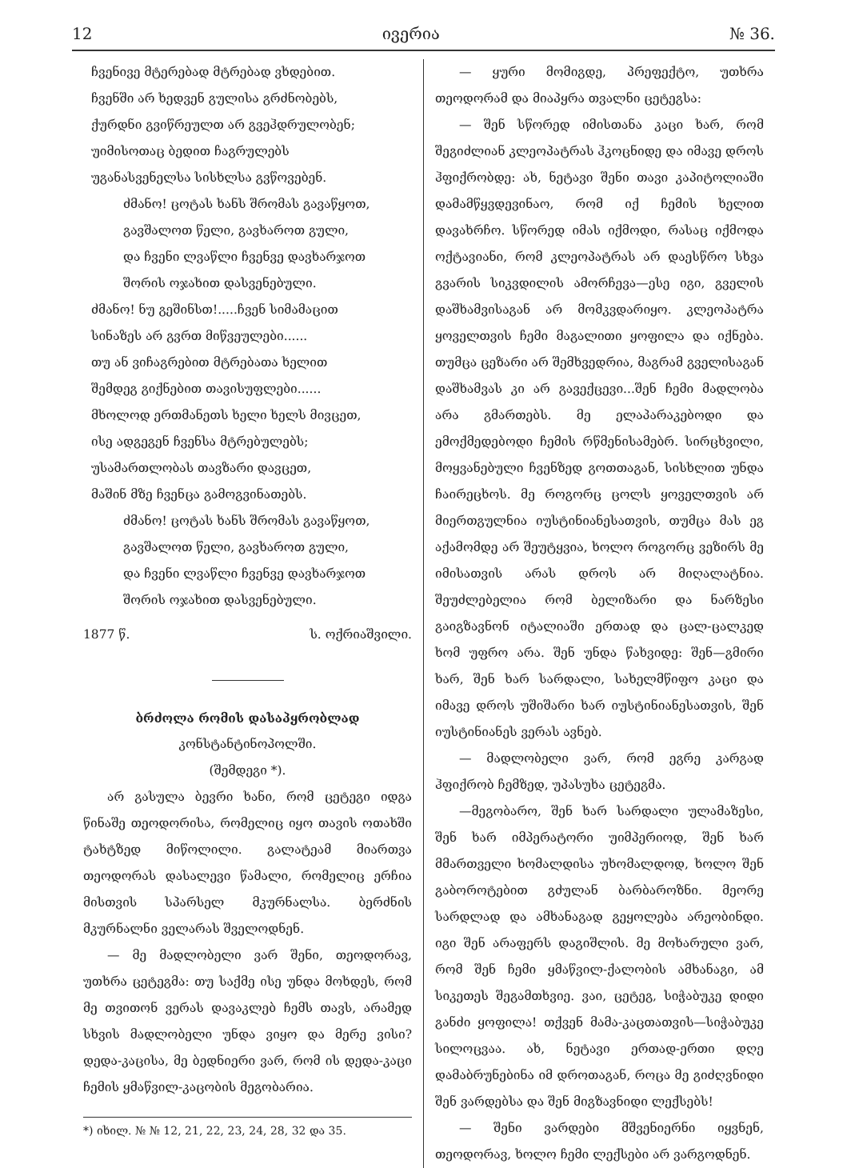12 ივერია № 36.
ჩვენივე მტერებად მტრებად ვხდებით.
ჩვენში არ ხედვენ გულისა გრძნობებს,
ქურდნი გვიწრეულთ არ გვეჰდრულობენ;
უიმისოთაც ბედით ჩაგრულებს
უგანასვენელსა სისხლსა გვწოვებენ.
ძმანო! ცოტას ხანს შრომას გავაწყოთ,
გავშალოთ წელი, გავხაროთ გული,
და ჩვენი ლვაწლი ჩვენვე დავხარჯოთ
შორის ოჯახით დასვენებული.
ძმანო! ნუ გეშინსთ!.....ჩვენ სიმამაცით
სინაზეს არ გვრთ მიწვეულები......
თუ ან ვიჩაგრებით მტრებათა ხელით
შემდეგ გიქნებით თავისუფლები......
მხოლოდ ერთმანეთს ხელი ხელს მივცეთ,
ისე ადგეგენ ჩვენსა მტრებულებს;
უსამართლობას თავზარი დავცეთ,
მაშინ მზე ჩვენცა გამოგვინათებს.
ძმანო! ცოტას ხანს შრომას გავაწყოთ,
გავშალოთ წელი, გავხაროთ გული,
და ჩვენი ლვაწლი ჩვენვე დავხარჯოთ
შორის ოჯახით დასვენებული.
1877 წ. ს. ოქრიაშვილი.
ბრძოლა რომის დასაპყრობლად
კონსტანტინოპოლში.
(შემდეგი *).
არ გასულა ბევრი ხანი, რომ ცეტეგი იდგა წინაშე თეოდორისა, რომელიც იყო თავის ოთახში ტახტზედ მიწოლილი. გალატეამ მიართვა თეოდორას დასალევი წამალი, რომელიც ერჩია მისთვის სპარსელ მკურნალსა. ბერძნის მკურნალნი ველარას შველოდნენ.
— მე მადლობელი ვარ შენი, თეოდორავ, უთხრა ცეტეგმა: თუ საქმე ისე უნდა მოხდეს, რომ მე თვითონ ვერას დავაკლებ ჩემს თავს, არამედ სხვის მადლობელი უნდა ვიყო და მერე ვისი? დედა-კაცისა, მე ბედნიერი ვარ, რომ ის დედა-კაცი ჩემის ყმაწვილ-კაცობის მეგობარია.
*) იხილ. № № 12, 21, 22, 23, 24, 28, 32 და 35.
— ყური მომიგდე, პრეფექტო, უთხრა თეოდორამ და მიაპყრა თვალნი ცეტეგსა:
— შენ სწორედ იმისთანა კაცი ხარ, რომ შეგიძლიან კლეოპატრას ჰკოცნიდე და იმავე დროს ჰფიქრობდე: ახ, ნეტავი შენი თავი კაპიტოლიაში დამამწყვდევინაო, რომ იქ ჩემის ხელით დავახრჩო. სწორედ იმას იქმოდი, რასაც იქმოდა ოქტავიანი, რომ კლეოპატრას არ დაესწრო სხვა გვარის სიკვდილის ამორჩევა—ესე იგი, გველის დაშხამვისაგან არ მომკვდარიყო. კლეოპატრა ყოველთვის ჩემი მაგალითი ყოფილა და იქნება. თუმცა ცეზარი არ შემხვედრია, მაგრამ გველისაგან დაშხამვას კი არ გავექცევი...შენ ჩემი მადლობა არა გმართებს. მე ელაპარაკებოდი და ემოქმედებოდი ჩემის რწმენისამებრ. სირცხვილი, მოყვანებული ჩვენზედ გოთთაგან, სისხლით უნდა ჩაირეცხოს. მე როგორც ცოლს ყოველთვის არ მიერთგულნია იუსტინიანესათვის, თუმცა მას ეგ აქამომდე არ შეუტყვია, ხოლო როგორც ვეზირს მე იმისათვის არას დროს არ მიღალატნია. შეუძლებელია რომ ბელიზარი და ნარზესი გაიგზავნონ იტალიაში ერთად და ცალ-ცალკედ ხომ უფრო არა. შენ უნდა წახვიდე: შენ—გმირი ხარ, შენ ხარ სარდალი, სახელმწიფო კაცი და იმავე დროს უშიშარი ხარ იუსტინიანესათვის, შენ იუსტინიანეს ვერას ავნებ.
— მადლობელი ვარ, რომ ეგრე კარგად ჰფიქრობ ჩემზედ, უპასუხა ცეტეგმა.
—მეგობარო, შენ ხარ სარდალი ულამაზესი, შენ ხარ იმპერატორი უიმპერიოდ, შენ ხარ მმართველი ხომალდისა უხომალდოდ, ხოლო შენ გაბოროტებით გძულან ბარბაროზნი. მეორე სარდლად და ამხანაგად გეყოლება არეობინდი. იგი შენ არაფერს დაგიშლის. მე მოხარული ვარ, რომ შენ ჩემი ყმაწვილ-ქალობის ამხანაგი, ამ სიკეთეს შეგამთხვიე. ვაი, ცეტეგ, სიჭაბუკე დიდი განძი ყოფილა! თქვენ მამა-კაცთათვის—სიჭაბუკე სილოცვაა. ახ, ნეტავი ერთად-ერთი დღე დამაბრუნებინა იმ დროთაგან, როცა მე გიძღვნიდი შენ ვარდებსა და შენ მიგზავნიდი ლექსებს!
— შენი ვარდები მშვენიერნი იყვნენ, თეოდორავ, ხოლო ჩემი ლექსები არ ვარგოდნენ.